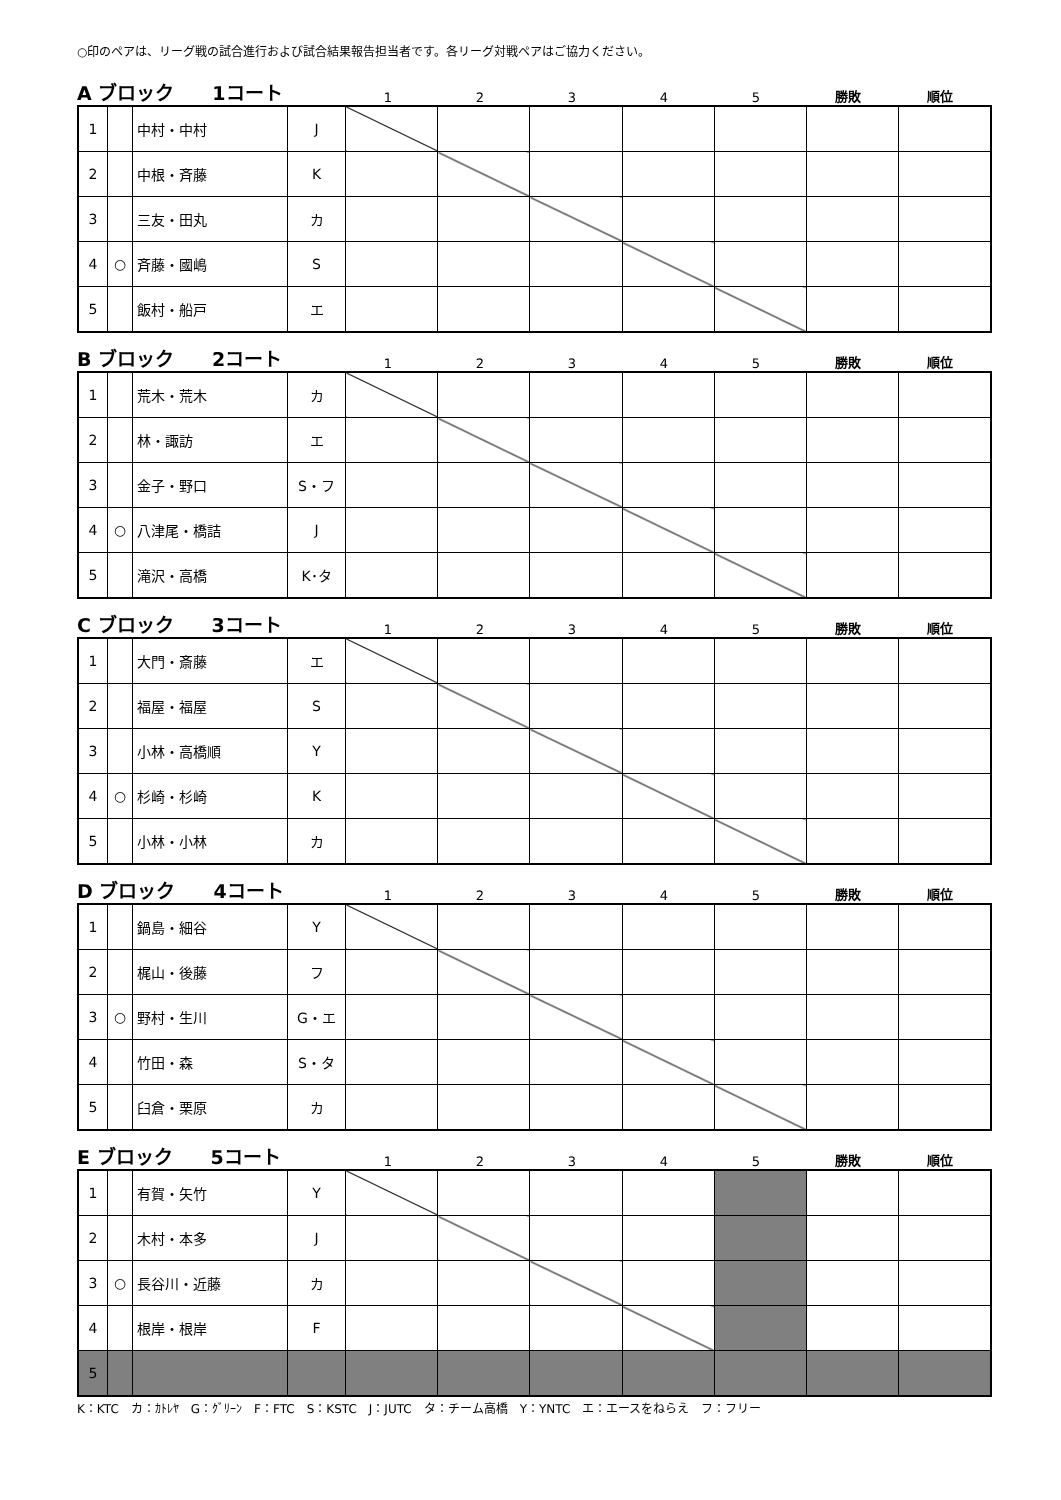○印のペアは、リーグ戦の試合進行および試合結果報告担当者です。各リーグ対戦ペアはご協力ください。
A ブロック　　1コート
12345 勝敗 順位
| 1 | | 中村・中村 | J | | | | | | | |
| 2 | | 中根・斉藤 | K | | | | | | | |
| 3 | | 三友・田丸 | カ | | | | | | | |
| 4 | ○ | 斉藤・國嶋 | S | | | | | | | |
| 5 | | 飯村・船戸 | エ | | | | | | | |
B ブロック　　2コート
12345 勝敗 順位
| 1 | | 荒木・荒木 | カ | | | | | | | |
| 2 | | 林・諏訪 | エ | | | | | | | |
| 3 | | 金子・野口 | S・フ | | | | | | | |
| 4 | ○ | 八津尾・橋詰 | J | | | | | | | |
| 5 | | 滝沢・高橋 | K･タ | | | | | | | |
C ブロック　　3コート
12345 勝敗 順位
| 1 | | 大門・斎藤 | エ | | | | | | | |
| 2 | | 福屋・福屋 | S | | | | | | | |
| 3 | | 小林・高橋順 | Y | | | | | | | |
| 4 | ○ | 杉崎・杉崎 | K | | | | | | | |
| 5 | | 小林・小林 | カ | | | | | | | |
D ブロック　　4コート
12345 勝敗 順位
| 1 | | 鍋島・細谷 | Y | | | | | | | |
| 2 | | 梶山・後藤 | フ | | | | | | | |
| 3 | ○ | 野村・生川 | G・エ | | | | | | | |
| 4 | | 竹田・森 | S・タ | | | | | | | |
| 5 | | 臼倉・栗原 | カ | | | | | | | |
E ブロック　　5コート
12345 勝敗 順位
| 1 | | 有賀・矢竹 | Y | | | | | | | |
| 2 | | 木村・本多 | J | | | | | | | |
| 3 | ○ | 長谷川・近藤 | カ | | | | | | | |
| 4 | | 根岸・根岸 | F | | | | | | | |
| 5 | | | | | | | | | | |
K：KTC　カ：ｶﾄﾚﾔ　G：ｸﾞﾘｰﾝ　F：FTC　S：KSTC　J：JUTC　タ：チーム高橋　Y：YNTC　エ：エースをねらえ　フ：フリー